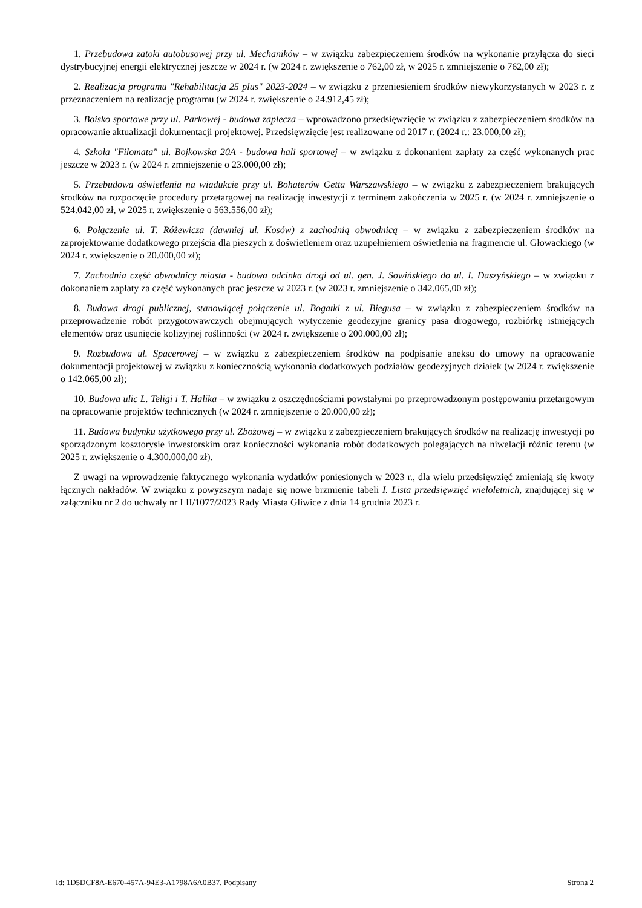1. Przebudowa zatoki autobusowej przy ul. Mechaników – w związku zabezpieczeniem środków na wykonanie przyłącza do sieci dystrybucyjnej energii elektrycznej jeszcze w 2024 r. (w 2024 r. zwiększenie o 762,00 zł, w 2025 r. zmniejszenie o 762,00 zł);
2. Realizacja programu "Rehabilitacja 25 plus" 2023-2024 – w związku z przeniesieniem środków niewykorzystanych w 2023 r. z przeznaczeniem na realizację programu (w 2024 r. zwiększenie o 24.912,45 zł);
3. Boisko sportowe przy ul. Parkowej - budowa zaplecza – wprowadzono przedsięwzięcie w związku z zabezpieczeniem środków na opracowanie aktualizacji dokumentacji projektowej. Przedsięwzięcie jest realizowane od 2017 r. (2024 r.: 23.000,00 zł);
4. Szkoła "Filomata" ul. Bojkowska 20A - budowa hali sportowej – w związku z dokonaniem zapłaty za część wykonanych prac jeszcze w 2023 r. (w 2024 r. zmniejszenie o 23.000,00 zł);
5. Przebudowa oświetlenia na wiadukcie przy ul. Bohaterów Getta Warszawskiego – w związku z zabezpieczeniem brakujących środków na rozpoczęcie procedury przetargowej na realizację inwestycji z terminem zakończenia w 2025 r. (w 2024 r. zmniejszenie o 524.042,00 zł, w 2025 r. zwiększenie o 563.556,00 zł);
6. Połączenie ul. T. Różewicza (dawniej ul. Kosów) z zachodnią obwodnicą – w związku z zabezpieczeniem środków na zaprojektowanie dodatkowego przejścia dla pieszych z doświetleniem oraz uzupełnieniem oświetlenia na fragmencie ul. Głowackiego (w 2024 r. zwiększenie o 20.000,00 zł);
7. Zachodnia część obwodnicy miasta - budowa odcinka drogi od ul. gen. J. Sowińskiego do ul. I. Daszyńskiego – w związku z dokonaniem zapłaty za część wykonanych prac jeszcze w 2023 r. (w 2023 r. zmniejszenie o 342.065,00 zł);
8. Budowa drogi publicznej, stanowiącej połączenie ul. Bogatki z ul. Biegusa – w związku z zabezpieczeniem środków na przeprowadzenie robót przygotowawczych obejmujących wytyczenie geodezyjne granicy pasa drogowego, rozbiórkę istniejących elementów oraz usunięcie kolizyjnej roślinności (w 2024 r. zwiększenie o 200.000,00 zł);
9. Rozbudowa ul. Spacerowej – w związku z zabezpieczeniem środków na podpisanie aneksu do umowy na opracowanie dokumentacji projektowej w związku z koniecznością wykonania dodatkowych podziałów geodezyjnych działek (w 2024 r. zwiększenie o 142.065,00 zł);
10. Budowa ulic L. Teligi i T. Halika – w związku z oszczędnościami powstałymi po przeprowadzonym postępowaniu przetargowym na opracowanie projektów technicznych (w 2024 r. zmniejszenie o 20.000,00 zł);
11. Budowa budynku użytkowego przy ul. Zbożowej – w związku z zabezpieczeniem brakujących środków na realizację inwestycji po sporządzonym kosztorysie inwestorskim oraz konieczności wykonania robót dodatkowych polegających na niwelacji różnic terenu (w 2025 r. zwiększenie o 4.300.000,00 zł).
Z uwagi na wprowadzenie faktycznego wykonania wydatków poniesionych w 2023 r., dla wielu przedsięwzięć zmieniają się kwoty łącznych nakładów. W związku z powyższym nadaje się nowe brzmienie tabeli I. Lista przedsięwzięć wieloletnich, znajdującej się w załączniku nr 2 do uchwały nr LII/1077/2023 Rady Miasta Gliwice z dnia 14 grudnia 2023 r.
Id: 1D5DCF8A-E670-457A-94E3-A1798A6A0B37. Podpisany Strona 2